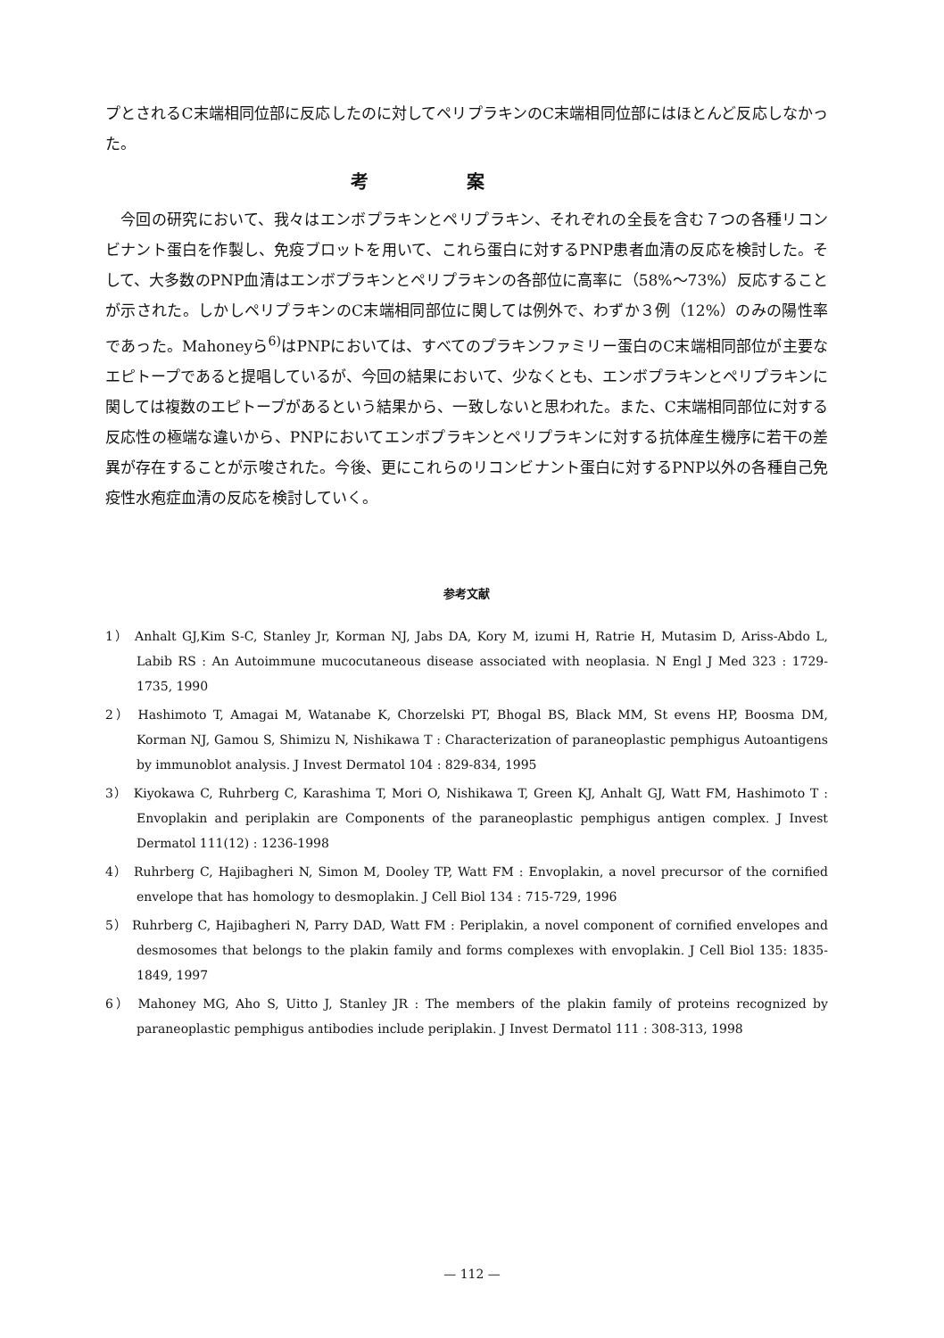プとされるC末端相同位部に反応したのに対してペリプラキンのC末端相同位部にはほとんど反応しなかった。
考案
今回の研究において、我々はエンボプラキンとペリプラキン、それぞれの全長を含む７つの各種リコンビナント蛋白を作製し、免疫ブロットを用いて、これら蛋白に対するPNP患者血清の反応を検討した。そして、大多数のPNP血清はエンボプラキンとペリプラキンの各部位に高率に（58%〜73%）反応することが示された。しかしペリプラキンのC末端相同部位に関しては例外で、わずか３例（12%）のみの陽性率であった。Mahoneyら<sup>6)</sup>はPNPにおいては、すべてのプラキンファミリー蛋白のC末端相同部位が主要なエピトープであると提唱しているが、今回の結果において、少なくとも、エンボプラキンとペリプラキンに関しては複数のエピトープがあるという結果から、一致しないと思われた。また、C末端相同部位に対する反応性の極端な違いから、PNPにおいてエンボプラキンとペリプラキンに対する抗体産生機序に若干の差異が存在することが示唆された。今後、更にこれらのリコンビナント蛋白に対するPNP以外の各種自己免疫性水疱症血清の反応を検討していく。
参考文献
1） Anhalt GJ,Kim S-C, Stanley Jr, Korman NJ, Jabs DA, Kory M, izumi H, Ratrie H, Mutasim D, Ariss-Abdo L, Labib RS : An Autoimmune mucocutaneous disease associated with neoplasia. N Engl J Med 323 : 1729-1735, 1990
2） Hashimoto T, Amagai M, Watanabe K, Chorzelski PT, Bhogal BS, Black MM, St evens HP, Boosma DM, Korman NJ, Gamou S, Shimizu N, Nishikawa T : Characterization of paraneoplastic pemphigus Autoantigens by immunoblot analysis. J Invest Dermatol 104 : 829-834, 1995
3） Kiyokawa C, Ruhrberg C, Karashima T, Mori O, Nishikawa T, Green KJ, Anhalt GJ, Watt FM, Hashimoto T : Envoplakin and periplakin are Components of the paraneoplastic pemphigus antigen complex. J Invest Dermatol 111(12) : 1236-1998
4） Ruhrberg C, Hajibagheri N, Simon M, Dooley TP, Watt FM : Envoplakin, a novel precursor of the cornified envelope that has homology to desmoplakin. J Cell Biol 134 : 715-729, 1996
5） Ruhrberg C, Hajibagheri N, Parry DAD, Watt FM : Periplakin, a novel component of cornified envelopes and desmosomes that belongs to the plakin family and forms complexes with envoplakin. J Cell Biol 135: 1835-1849, 1997
6） Mahoney MG, Aho S, Uitto J, Stanley JR : The members of the plakin family of proteins recognized by paraneoplastic pemphigus antibodies include periplakin. J Invest Dermatol 111 : 308-313, 1998
— 112 —